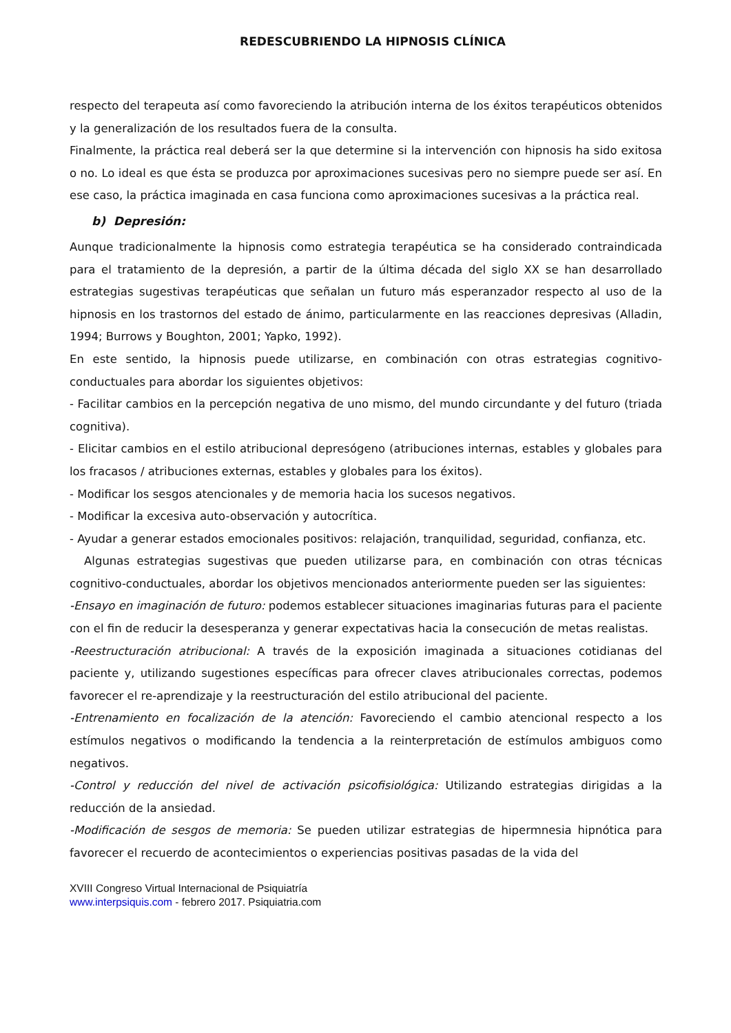REDESCUBRIENDO LA HIPNOSIS CLÍNICA
respecto del terapeuta así como favoreciendo la atribución interna de los éxitos terapéuticos obtenidos y la generalización de los resultados fuera de la consulta.
Finalmente, la práctica real deberá ser la que determine si la intervención con hipnosis ha sido exitosa o no. Lo ideal es que ésta se produzca por aproximaciones sucesivas pero no siempre puede ser así. En ese caso, la práctica imaginada en casa funciona como aproximaciones sucesivas a la práctica real.
b) Depresión:
Aunque tradicionalmente la hipnosis como estrategia terapéutica se ha considerado contraindicada para el tratamiento de la depresión, a partir de la última década del siglo XX se han desarrollado estrategias sugestivas terapéuticas que señalan un futuro más esperanzador respecto al uso de la hipnosis en los trastornos del estado de ánimo, particularmente en las reacciones depresivas (Alladin, 1994; Burrows y Boughton, 2001; Yapko, 1992).
En este sentido, la hipnosis puede utilizarse, en combinación con otras estrategias cognitivo-conductuales para abordar los siguientes objetivos:
- Facilitar cambios en la percepción negativa de uno mismo, del mundo circundante y del futuro (triada cognitiva).
- Elicitar cambios en el estilo atribucional depresógeno (atribuciones internas, estables y globales para los fracasos / atribuciones externas, estables y globales para los éxitos).
- Modificar los sesgos atencionales y de memoria hacia los sucesos negativos.
- Modificar la excesiva auto-observación y autocrítica.
- Ayudar a generar estados emocionales positivos: relajación, tranquilidad, seguridad, confianza, etc.
Algunas estrategias sugestivas que pueden utilizarse para, en combinación con otras técnicas cognitivo-conductuales, abordar los objetivos mencionados anteriormente pueden ser las siguientes:
-Ensayo en imaginación de futuro: podemos establecer situaciones imaginarias futuras para el paciente con el fin de reducir la desesperanza y generar expectativas hacia la consecución de metas realistas.
-Reestructuración atribucional: A través de la exposición imaginada a situaciones cotidianas del paciente y, utilizando sugestiones específicas para ofrecer claves atribucionales correctas, podemos favorecer el re-aprendizaje y la reestructuración del estilo atribucional del paciente.
-Entrenamiento en focalización de la atención: Favoreciendo el cambio atencional respecto a los estímulos negativos o modificando la tendencia a la reinterpretación de estímulos ambiguos como negativos.
-Control y reducción del nivel de activación psicofisiológica: Utilizando estrategias dirigidas a la reducción de la ansiedad.
-Modificación de sesgos de memoria: Se pueden utilizar estrategias de hipermnesia hipnótica para favorecer el recuerdo de acontecimientos o experiencias positivas pasadas de la vida del
XVIII Congreso Virtual Internacional de Psiquiatría
www.interpsiquis.com - febrero 2017. Psiquiatria.com